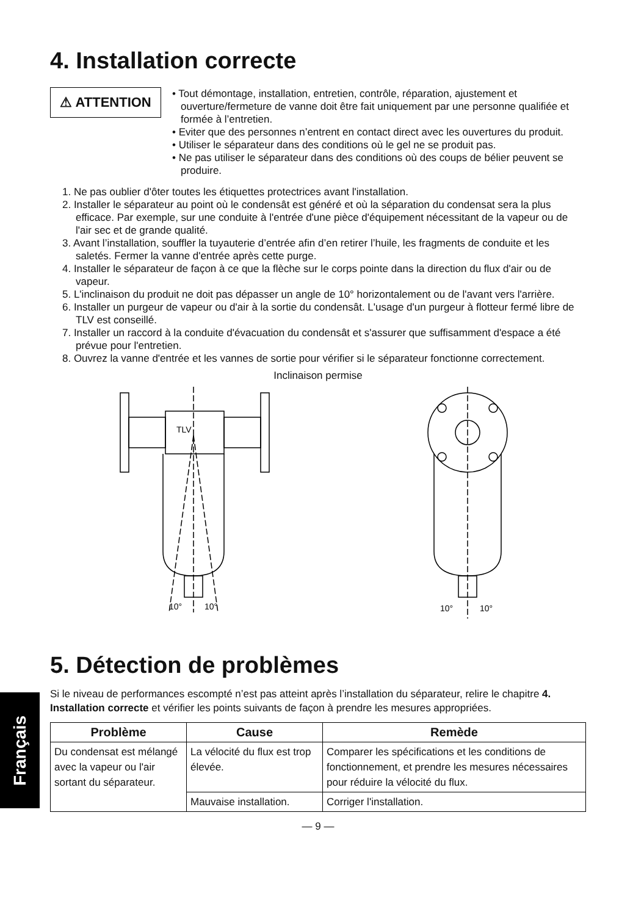Français
4. Installation correcte
⚠ ATTENTION
• Tout démontage, installation, entretien, contrôle, réparation, ajustement et ouverture/fermeture de vanne doit être fait uniquement par une personne qualifiée et formée à l’entretien.
• Eviter que des personnes n’entrent en contact direct avec les ouvertures du produit.
• Utiliser le séparateur dans des conditions où le gel ne se produit pas.
• Ne pas utiliser le séparateur dans des conditions où des coups de bélier peuvent se produire.
1. Ne pas oublier d'ôter toutes les étiquettes protectrices avant l'installation.
2. Installer le séparateur au point où le condensât est généré et où la séparation du condensat sera la plus efficace. Par exemple, sur une conduite à l'entrée d'une pièce d'équipement nécessitant de la vapeur ou de l'air sec et de grande qualité.
3. Avant l’installation, souffler la tuyauterie d’entrée afin d’en retirer l’huile, les fragments de conduite et les saletés. Fermer la vanne d'entrée après cette purge.
4. Installer le séparateur de façon à ce que la flèche sur le corps pointe dans la direction du flux d'air ou de vapeur.
5. L'inclinaison du produit ne doit pas dépasser un angle de 10° horizontalement ou de l'avant vers l'arrière.
6. Installer un purgeur de vapeur ou d'air à la sortie du condensât. L'usage d'un purgeur à flotteur fermé libre de TLV est conseillé.
7. Installer un raccord à la conduite d'évacuation du condensât et s'assurer que suffisamment d'espace a été prévue pour l'entretien.
8. Ouvrez la vanne d'entrée et les vannes de sortie pour vérifier si le séparateur fonctionne correctement.
Inclinaison permise
10°
10°
TLV
10°
10°
5. Détection de problèmes
Si le niveau de performances escompté n’est pas atteint après l’installation du séparateur, relire le chapitre 4. Installation correcte et vérifier les points suivants de façon à prendre les mesures appropriées.
| Problème | Cause | Remède |
| --- | --- | --- |
| Du condensat est mélangé avec la vapeur ou l'air sortant du séparateur. | La vélocité du flux est trop élevée. | Comparer les spécifications et les conditions de fonctionnement, et prendre les mesures nécessaires pour réduire la vélocité du flux. |
| | Mauvaise installation. | Corriger l'installation. |
— 9 —